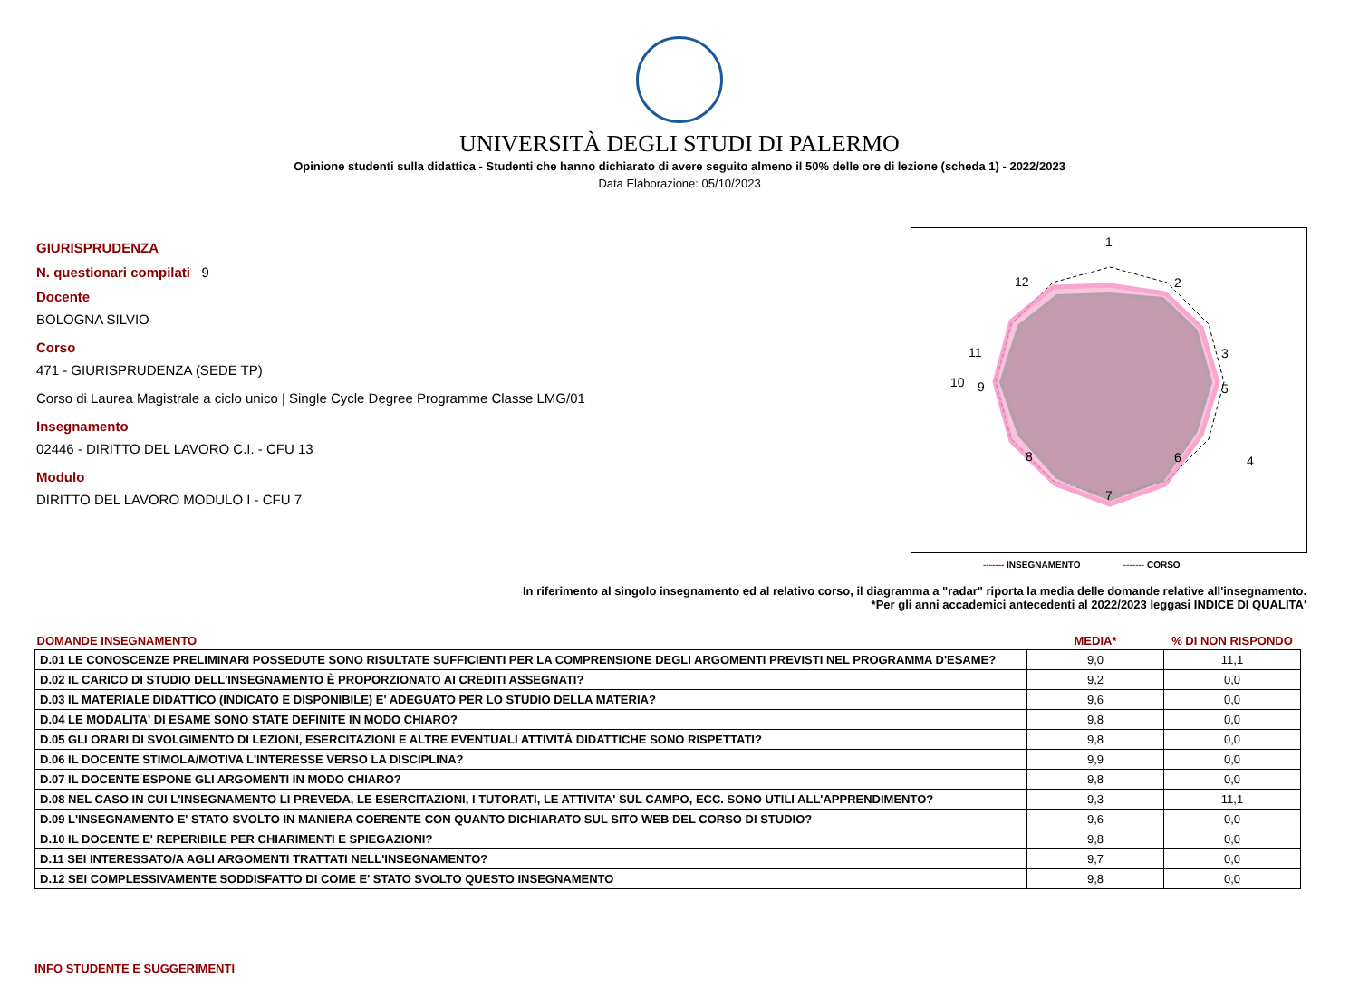UNIVERSITÀ DEGLI STUDI DI PALERMO
Opinione studenti sulla didattica - Studenti che hanno dichiarato di avere seguito almeno il 50% delle ore di lezione (scheda 1) - 2022/2023
Data Elaborazione: 05/10/2023
GIURISPRUDENZA
N. questionari compilati 9
Docente
BOLOGNA SILVIO
Corso
471 - GIURISPRUDENZA (SEDE TP)
Corso di Laurea Magistrale a ciclo unico | Single Cycle Degree Programme Classe LMG/01
Insegnamento
02446 - DIRITTO DEL LAVORO C.I. - CFU 13
Modulo
DIRITTO DEL LAVORO MODULO I - CFU 7
1
2
3
4
5
6
7
8
9
10
11
12
------- INSEGNAMENTO ------- CORSO
In riferimento al singolo insegnamento ed al relativo corso, il diagramma a "radar" riporta la media delle domande relative all'insegnamento.
*Per gli anni accademici antecedenti al 2022/2023 leggasi INDICE DI QUALITA'
| DOMANDE INSEGNAMENTO | MEDIA* | % DI NON RISPONDO |
| --- | --- | --- |
| D.01 LE CONOSCENZE PRELIMINARI POSSEDUTE SONO RISULTATE SUFFICIENTI PER LA COMPRENSIONE DEGLI ARGOMENTI PREVISTI NEL PROGRAMMA D'ESAME? | 9,0 | 11,1 |
| D.02 IL CARICO DI STUDIO DELL'INSEGNAMENTO È PROPORZIONATO AI CREDITI ASSEGNATI? | 9,2 | 0,0 |
| D.03 IL MATERIALE DIDATTICO (INDICATO E DISPONIBILE) E' ADEGUATO PER LO STUDIO DELLA MATERIA? | 9,6 | 0,0 |
| D.04 LE MODALITA' DI ESAME SONO STATE DEFINITE IN MODO CHIARO? | 9,8 | 0,0 |
| D.05 GLI ORARI DI SVOLGIMENTO DI LEZIONI, ESERCITAZIONI E ALTRE EVENTUALI ATTIVITÀ DIDATTICHE SONO RISPETTATI? | 9,8 | 0,0 |
| D.06 IL DOCENTE STIMOLA/MOTIVA L'INTERESSE VERSO LA DISCIPLINA? | 9,9 | 0,0 |
| D.07 IL DOCENTE ESPONE GLI ARGOMENTI IN MODO CHIARO? | 9,8 | 0,0 |
| D.08 NEL CASO IN CUI L'INSEGNAMENTO LI PREVEDA, LE ESERCITAZIONI, I TUTORATI, LE ATTIVITA' SUL CAMPO, ECC. SONO UTILI ALL'APPRENDIMENTO? | 9,3 | 11,1 |
| D.09 L'INSEGNAMENTO E' STATO SVOLTO IN MANIERA COERENTE CON QUANTO DICHIARATO SUL SITO WEB DEL CORSO DI STUDIO? | 9,6 | 0,0 |
| D.10 IL DOCENTE E' REPERIBILE PER CHIARIMENTI E SPIEGAZIONI? | 9,8 | 0,0 |
| D.11 SEI INTERESSATO/A AGLI ARGOMENTI TRATTATI NELL'INSEGNAMENTO? | 9,7 | 0,0 |
| D.12 SEI COMPLESSIVAMENTE SODDISFATTO DI COME E' STATO SVOLTO QUESTO INSEGNAMENTO | 9,8 | 0,0 |
INFO STUDENTE E SUGGERIMENTI